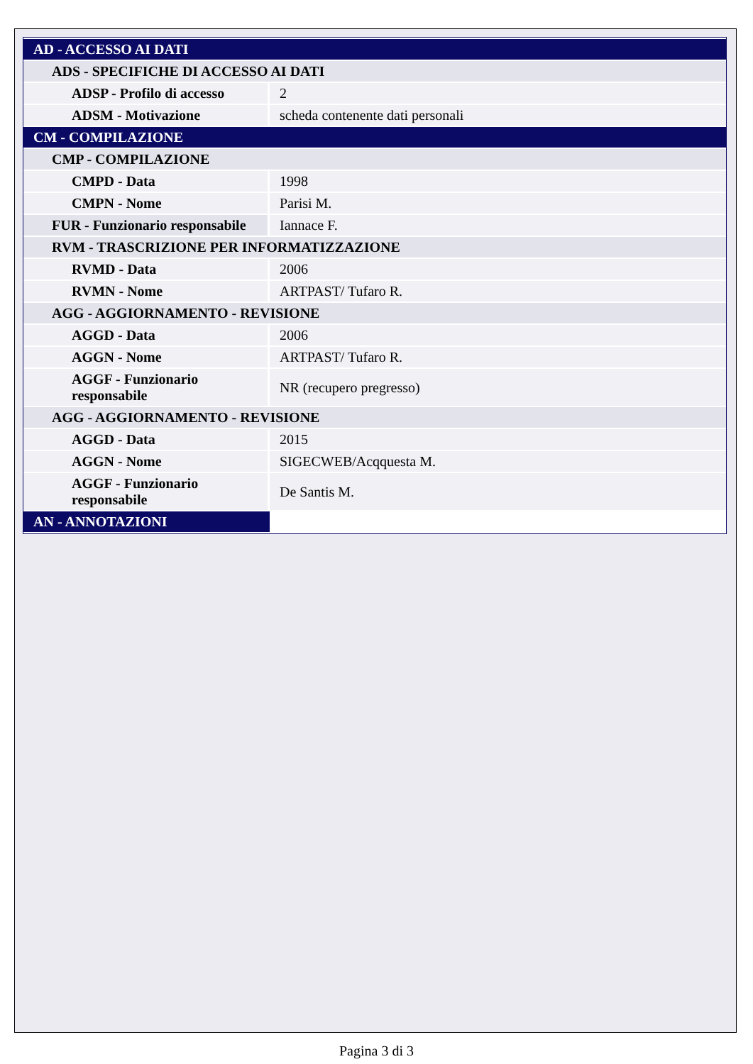| AD - ACCESSO AI DATI | |
| ADS - SPECIFICHE DI ACCESSO AI DATI | |
| ADSP - Profilo di accesso | 2 |
| ADSM - Motivazione | scheda contenente dati personali |
| CM - COMPILAZIONE | |
| CMP - COMPILAZIONE | |
| CMPD - Data | 1998 |
| CMPN - Nome | Parisi M. |
| FUR - Funzionario responsabile | Iannace F. |
| RVM - TRASCRIZIONE PER INFORMATIZZAZIONE | |
| RVMD - Data | 2006 |
| RVMN - Nome | ARTPAST/ Tufaro R. |
| AGG - AGGIORNAMENTO - REVISIONE | |
| AGGD - Data | 2006 |
| AGGN - Nome | ARTPAST/ Tufaro R. |
| AGGF - Funzionario responsabile | NR (recupero pregresso) |
| AGG - AGGIORNAMENTO - REVISIONE | |
| AGGD - Data | 2015 |
| AGGN - Nome | SIGECWEB/Acqquesta M. |
| AGGF - Funzionario responsabile | De Santis M. |
| AN - ANNOTAZIONI | |
Pagina 3 di 3